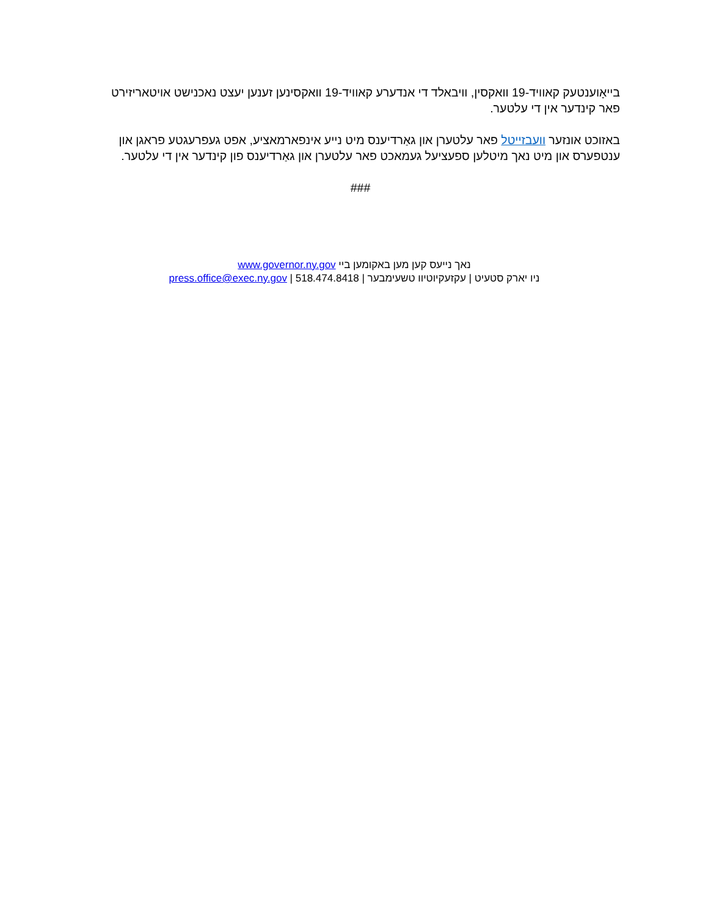בייאָוענטעק קאוויד-19 וואקסין, וויבאלד די אנדערע קאוויד-19 וואקסינען זענען יעצט נאכנישט אויטאריזירט פאר קינדער אין די עלטער.
באזוכט אונזער וועבזייטל פאר עלטערן און גאַרדיענס מיט נייע אינפארמאציע, אפט געפרעגטע פראגן און ענטפערס און מיט נאך מיטלען ספעציעל געמאכט פאר עלטערן און גאַרדיענס פון קינדער אין די עלטער.
###
נאך נייעס קען מען באקומען ביי www.governor.ny.gov
ניו יארק סטעיט | עקזעקיוטיוו טשעימבער | press.office@exec.ny.gov | 518.474.8418